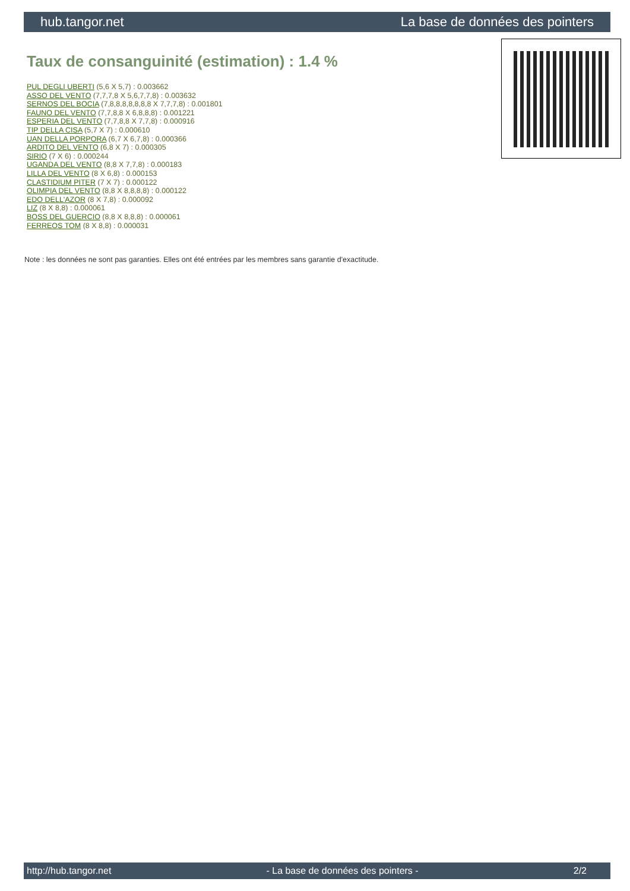hub.tangor.net La base de données des pointers
Taux de consanguinité (estimation) : 1.4 %
PUL DEGLI UBERTI (5,6 X 5,7) : 0.003662
ASSO DEL VENTO (7,7,7,8 X 5,6,7,7,8) : 0.003632
SERNOS DEL BOCIA (7,8,8,8,8,8,8,8 X 7,7,7,8) : 0.001801
FAUNO DEL VENTO (7,7,8,8 X 6,8,8,8) : 0.001221
ESPERIA DEL VENTO (7,7,8,8 X 7,7,8) : 0.000916
TIP DELLA CISA (5,7 X 7) : 0.000610
UAN DELLA PORPORA (6,7 X 6,7,8) : 0.000366
ARDITO DEL VENTO (6,8 X 7) : 0.000305
SIRIO (7 X 6) : 0.000244
UGANDA DEL VENTO (8,8 X 7,7,8) : 0.000183
LILLA DEL VENTO (8 X 6,8) : 0.000153
CLASTIDIUM PITER (7 X 7) : 0.000122
OLIMPIA DEL VENTO (8,8 X 8,8,8,8) : 0.000122
EDO DELL'AZOR (8 X 7,8) : 0.000092
LIZ (8 X 8,8) : 0.000061
BOSS DEL GUERCIO (8,8 X 8,8,8) : 0.000061
FERREOS TOM (8 X 8,8) : 0.000031
Note : les données ne sont pas garanties. Elles ont été entrées par les membres sans garantie d'exactitude.
http://hub.tangor.net - La base de données des pointers - 2/2